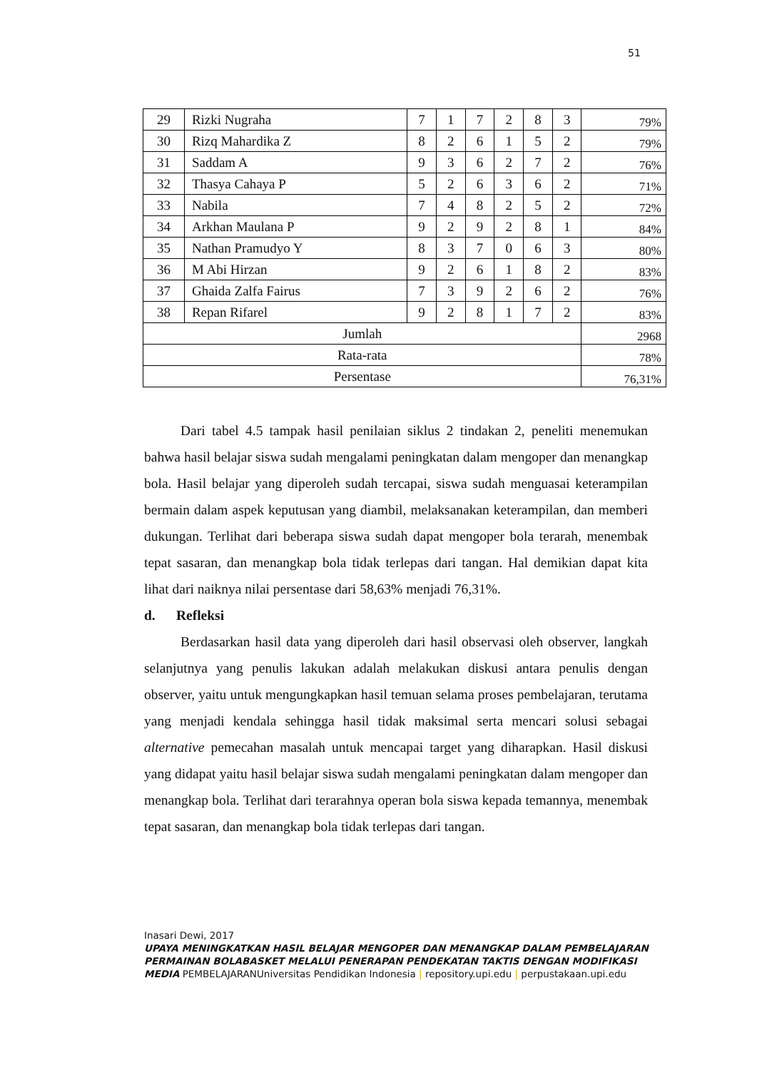51
| 29 | Rizki Nugraha | 7 | 1 | 7 | 2 | 8 | 3 | 79% |
| 30 | Rizq Mahardika Z | 8 | 2 | 6 | 1 | 5 | 2 | 79% |
| 31 | Saddam A | 9 | 3 | 6 | 2 | 7 | 2 | 76% |
| 32 | Thasya Cahaya P | 5 | 2 | 6 | 3 | 6 | 2 | 71% |
| 33 | Nabila | 7 | 4 | 8 | 2 | 5 | 2 | 72% |
| 34 | Arkhan Maulana P | 9 | 2 | 9 | 2 | 8 | 1 | 84% |
| 35 | Nathan Pramudyo Y | 8 | 3 | 7 | 0 | 6 | 3 | 80% |
| 36 | M Abi Hirzan | 9 | 2 | 6 | 1 | 8 | 2 | 83% |
| 37 | Ghaida Zalfa Fairus | 7 | 3 | 9 | 2 | 6 | 2 | 76% |
| 38 | Repan Rifarel | 9 | 2 | 8 | 1 | 7 | 2 | 83% |
| Jumlah | | | | | | | | 2968 |
| Rata-rata | | | | | | | | 78% |
| Persentase | | | | | | | | 76,31% |
Dari tabel 4.5 tampak hasil penilaian siklus 2 tindakan 2, peneliti menemukan bahwa hasil belajar siswa sudah mengalami peningkatan dalam mengoper dan menangkap bola. Hasil belajar yang diperoleh sudah tercapai, siswa sudah menguasai keterampilan bermain dalam aspek keputusan yang diambil, melaksanakan keterampilan, dan memberi dukungan. Terlihat dari beberapa siswa sudah dapat mengoper bola terarah, menembak tepat sasaran, dan menangkap bola tidak terlepas dari tangan. Hal demikian dapat kita lihat dari naiknya nilai persentase dari 58,63% menjadi 76,31%.
d. Refleksi
Berdasarkan hasil data yang diperoleh dari hasil observasi oleh observer, langkah selanjutnya yang penulis lakukan adalah melakukan diskusi antara penulis dengan observer, yaitu untuk mengungkapkan hasil temuan selama proses pembelajaran, terutama yang menjadi kendala sehingga hasil tidak maksimal serta mencari solusi sebagai alternative pemecahan masalah untuk mencapai target yang diharapkan. Hasil diskusi yang didapat yaitu hasil belajar siswa sudah mengalami peningkatan dalam mengoper dan menangkap bola. Terlihat dari terarahnya operan bola siswa kepada temannya, menembak tepat sasaran, dan menangkap bola tidak terlepas dari tangan.
Inasari Dewi, 2017
UPAYA MENINGKATKAN HASIL BELAJAR MENGOPER DAN MENANGKAP DALAM PEMBELAJARAN PERMAINAN BOLABASKET MELALUI PENERAPAN PENDEKATAN TAKTIS DENGAN MODIFIKASI MEDIA PEMBELAJARANUniversitas Pendidikan Indonesia | repository.upi.edu | perpustakaan.upi.edu